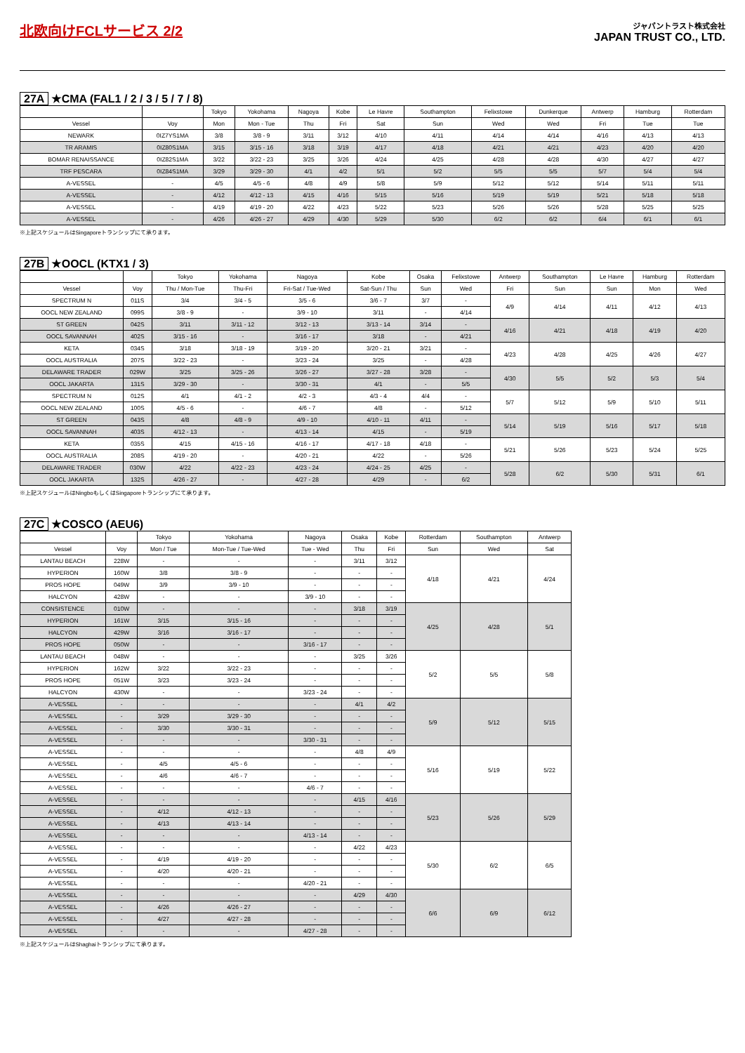北欧向けFCLサービス 2/2
ジャパントラスト株式会社
JAPAN TRUST CO., LTD.
27A ★CMA (FAL1 / 2 / 3 / 5 / 7 / 8)
| | | Tokyo | Yokohama | Nagoya | Kobe | Le Havre | Southampton | Felixstowe | Dunkerque | Antwerp | Hamburg | Rotterdam |
| --- | --- | --- | --- | --- | --- | --- | --- | --- | --- | --- | --- | --- |
| Vessel | Voy | Mon | Mon - Tue | Thu | Fri | Sat | Sun | Wed | Wed | Fri | Tue | Tue |
| NEWARK | 0IZ7YS1MA | 3/8 | 3/8 - 9 | 3/11 | 3/12 | 4/10 | 4/11 | 4/14 | 4/14 | 4/16 | 4/13 | 4/13 |
| TR ARAMIS | 0IZ80S1MA | 3/15 | 3/15 - 16 | 3/18 | 3/19 | 4/17 | 4/18 | 4/21 | 4/21 | 4/23 | 4/20 | 4/20 |
| BOMAR RENAISSANCE | 0IZ82S1MA | 3/22 | 3/22 - 23 | 3/25 | 3/26 | 4/24 | 4/25 | 4/28 | 4/28 | 4/30 | 4/27 | 4/27 |
| TRF PESCARA | 0IZ84S1MA | 3/29 | 3/29 - 30 | 4/1 | 4/2 | 5/1 | 5/2 | 5/5 | 5/5 | 5/7 | 5/4 | 5/4 |
| A-VESSEL | - | 4/5 | 4/5 - 6 | 4/8 | 4/9 | 5/8 | 5/9 | 5/12 | 5/12 | 5/14 | 5/11 | 5/11 |
| A-VESSEL | - | 4/12 | 4/12 - 13 | 4/15 | 4/16 | 5/15 | 5/16 | 5/19 | 5/19 | 5/21 | 5/18 | 5/18 |
| A-VESSEL | - | 4/19 | 4/19 - 20 | 4/22 | 4/23 | 5/22 | 5/23 | 5/26 | 5/26 | 5/28 | 5/25 | 5/25 |
| A-VESSEL | - | 4/26 | 4/26 - 27 | 4/29 | 4/30 | 5/29 | 5/30 | 6/2 | 6/2 | 6/4 | 6/1 | 6/1 |
※上記スケジュールはSingaporeトランシップにて承ります。
27B ★OOCL (KTX1 / 3)
| | | Tokyo | Yokohama | Nagoya | Kobe | Osaka | Felixstowe | Antwerp | Southampton | Le Havre | Hamburg | Rotterdam |
| --- | --- | --- | --- | --- | --- | --- | --- | --- | --- | --- | --- | --- |
| Vessel | Voy | Thu / Mon-Tue | Thu-Fri | Fri-Sat / Tue-Wed | Sat-Sun / Thu | Sun | Wed | Fri | Sun | Sun | Mon | Wed |
| SPECTRUM N | 011S | 3/4 | 3/4 - 5 | 3/5 - 6 | 3/6 - 7 | 3/7 | - | 4/9 | 4/14 | 4/11 | 4/12 | 4/13 |
| OOCL NEW ZEALAND | 099S | 3/8 - 9 | - | 3/9 - 10 | 3/11 | - | 4/14 | | | | | |
| ST GREEN | 042S | 3/11 | 3/11 - 12 | 3/12 - 13 | 3/13 - 14 | 3/14 | - | 4/16 | 4/21 | 4/18 | 4/19 | 4/20 |
| OOCL SAVANNAH | 402S | 3/15 - 16 | - | 3/16 - 17 | 3/18 | - | 4/21 | | | | | |
| KETA | 034S | 3/18 | 3/18 - 19 | 3/19 - 20 | 3/20 - 21 | 3/21 | - | 4/23 | 4/28 | 4/25 | 4/26 | 4/27 |
| OOCL AUSTRALIA | 207S | 3/22 - 23 | - | 3/23 - 24 | 3/25 | - | 4/28 | | | | | |
| DELAWARE TRADER | 029W | 3/25 | 3/25 - 26 | 3/26 - 27 | 3/27 - 28 | 3/28 | - | 4/30 | 5/5 | 5/2 | 5/3 | 5/4 |
| OOCL JAKARTA | 131S | 3/29 - 30 | - | 3/30 - 31 | 4/1 | - | 5/5 | | | | | |
| SPECTRUM N | 012S | 4/1 | 4/1 - 2 | 4/2 - 3 | 4/3 - 4 | 4/4 | - | 5/7 | 5/12 | 5/9 | 5/10 | 5/11 |
| OOCL NEW ZEALAND | 100S | 4/5 - 6 | - | 4/6 - 7 | 4/8 | - | 5/12 | | | | | |
| ST GREEN | 043S | 4/8 | 4/8 - 9 | 4/9 - 10 | 4/10 - 11 | 4/11 | - | 5/14 | 5/19 | 5/16 | 5/17 | 5/18 |
| OOCL SAVANNAH | 403S | 4/12 - 13 | - | 4/13 - 14 | 4/15 | - | 5/19 | | | | | |
| KETA | 035S | 4/15 | 4/15 - 16 | 4/16 - 17 | 4/17 - 18 | 4/18 | - | 5/21 | 5/26 | 5/23 | 5/24 | 5/25 |
| OOCL AUSTRALIA | 208S | 4/19 - 20 | - | 4/20 - 21 | 4/22 | - | 5/26 | | | | | |
| DELAWARE TRADER | 030W | 4/22 | 4/22 - 23 | 4/23 - 24 | 4/24 - 25 | 4/25 | - | 5/28 | 6/2 | 5/30 | 5/31 | 6/1 |
| OOCL JAKARTA | 132S | 4/26 - 27 | - | 4/27 - 28 | 4/29 | - | 6/2 | | | | | |
※上記スケジュールはNingboもしくはSingaporeトランシップにて承ります。
27C ★COSCO (AEU6)
| | | Tokyo | Yokohama | Nagoya | Osaka | Kobe | Rotterdam | Southampton | Antwerp |
| --- | --- | --- | --- | --- | --- | --- | --- | --- | --- |
| Vessel | Voy | Mon / Tue | Mon-Tue / Tue-Wed | Tue - Wed | Thu | Fri | Sun | Wed | Sat |
| LANTAU BEACH | 228W | - | - | - | 3/11 | 3/12 | 4/18 | 4/21 | 4/24 |
| HYPERION | 160W | 3/8 | 3/8 - 9 | - | - | - | | | |
| PROS HOPE | 049W | 3/9 | 3/9 - 10 | - | - | - | | | |
| HALCYON | 428W | - | - | 3/9 - 10 | - | - | | | |
| CONSISTENCE | 010W | - | - | - | 3/18 | 3/19 | 4/25 | 4/28 | 5/1 |
| HYPERION | 161W | 3/15 | 3/15 - 16 | - | - | - | | | |
| HALCYON | 429W | 3/16 | 3/16 - 17 | - | - | - | | | |
| PROS HOPE | 050W | - | - | 3/16 - 17 | - | - | | | |
| LANTAU BEACH | 048W | - | - | - | 3/25 | 3/26 | 5/2 | 5/5 | 5/8 |
| HYPERION | 162W | 3/22 | 3/22 - 23 | - | - | - | | | |
| PROS HOPE | 051W | 3/23 | 3/23 - 24 | - | - | - | | | |
| HALCYON | 430W | - | - | 3/23 - 24 | - | - | | | |
| A-VESSEL | - | - | - | - | 4/1 | 4/2 | 5/9 | 5/12 | 5/15 |
| A-VESSEL | - | 3/29 | 3/29 - 30 | - | - | - | | | |
| A-VESSEL | - | 3/30 | 3/30 - 31 | - | - | - | | | |
| A-VESSEL | - | - | - | 3/30 - 31 | - | - | | | |
| A-VESSEL | - | - | - | - | 4/8 | 4/9 | 5/16 | 5/19 | 5/22 |
| A-VESSEL | - | 4/5 | 4/5 - 6 | - | - | - | | | |
| A-VESSEL | - | 4/6 | 4/6 - 7 | - | - | - | | | |
| A-VESSEL | - | - | - | 4/6 - 7 | - | - | | | |
| A-VESSEL | - | - | - | - | 4/15 | 4/16 | 5/23 | 5/26 | 5/29 |
| A-VESSEL | - | 4/12 | 4/12 - 13 | - | - | - | | | |
| A-VESSEL | - | 4/13 | 4/13 - 14 | - | - | - | | | |
| A-VESSEL | - | - | - | 4/13 - 14 | - | - | | | |
| A-VESSEL | - | - | - | - | 4/22 | 4/23 | 5/30 | 6/2 | 6/5 |
| A-VESSEL | - | 4/19 | 4/19 - 20 | - | - | - | | | |
| A-VESSEL | - | 4/20 | 4/20 - 21 | - | - | - | | | |
| A-VESSEL | - | - | - | 4/20 - 21 | - | - | | | |
| A-VESSEL | - | - | - | - | 4/29 | 4/30 | 6/6 | 6/9 | 6/12 |
| A-VESSEL | - | 4/26 | 4/26 - 27 | - | - | - | | | |
| A-VESSEL | - | 4/27 | 4/27 - 28 | - | - | - | | | |
| A-VESSEL | - | - | - | 4/27 - 28 | - | - | | | |
※上記スケジュールはShaghaiトランシップにて承ります。